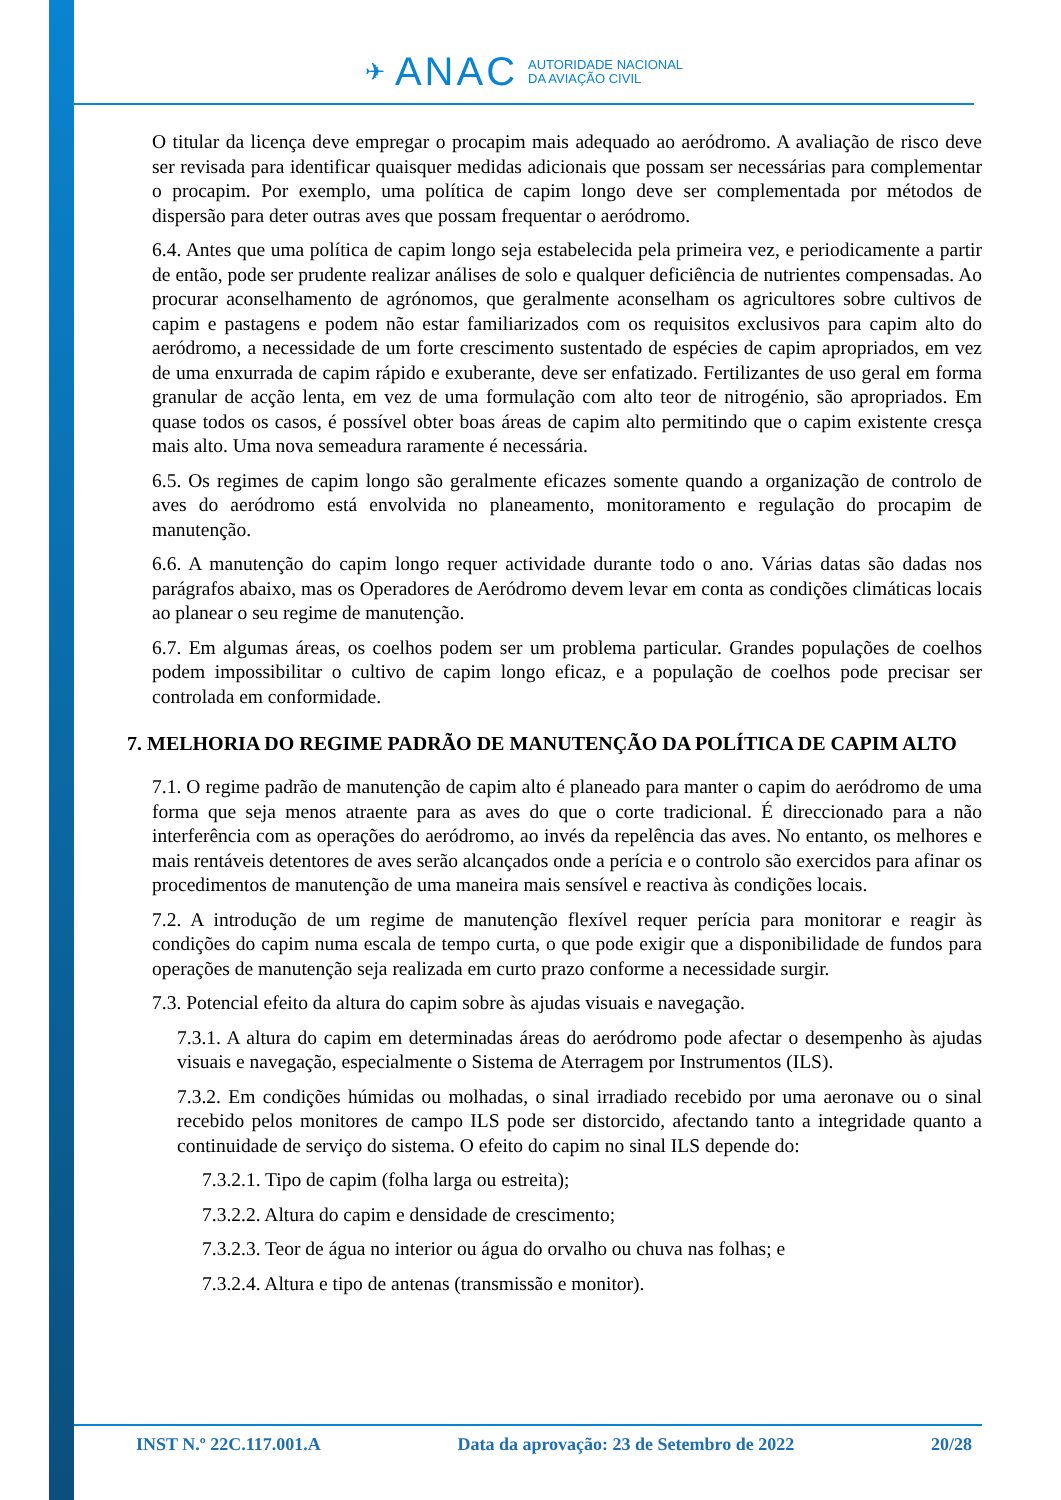✈ ANAC
AUTORIDADE NACIONAL
DA AVIAÇÃO CIVIL
O titular da licença deve empregar o procapim mais adequado ao aeródromo. A avaliação de risco deve ser revisada para identificar quaisquer medidas adicionais que possam ser necessárias para complementar o procapim. Por exemplo, uma política de capim longo deve ser complementada por métodos de dispersão para deter outras aves que possam frequentar o aeródromo.
6.4. Antes que uma política de capim longo seja estabelecida pela primeira vez, e periodicamente a partir de então, pode ser prudente realizar análises de solo e qualquer deficiência de nutrientes compensadas. Ao procurar aconselhamento de agrónomos, que geralmente aconselham os agricultores sobre cultivos de capim e pastagens e podem não estar familiarizados com os requisitos exclusivos para capim alto do aeródromo, a necessidade de um forte crescimento sustentado de espécies de capim apropriados, em vez de uma enxurrada de capim rápido e exuberante, deve ser enfatizado. Fertilizantes de uso geral em forma granular de acção lenta, em vez de uma formulação com alto teor de nitrogénio, são apropriados. Em quase todos os casos, é possível obter boas áreas de capim alto permitindo que o capim existente cresça mais alto. Uma nova semeadura raramente é necessária.
6.5. Os regimes de capim longo são geralmente eficazes somente quando a organização de controlo de aves do aeródromo está envolvida no planeamento, monitoramento e regulação do procapim de manutenção.
6.6. A manutenção do capim longo requer actividade durante todo o ano. Várias datas são dadas nos parágrafos abaixo, mas os Operadores de Aeródromo devem levar em conta as condições climáticas locais ao planear o seu regime de manutenção.
6.7. Em algumas áreas, os coelhos podem ser um problema particular. Grandes populações de coelhos podem impossibilitar o cultivo de capim longo eficaz, e a população de coelhos pode precisar ser controlada em conformidade.
7. MELHORIA DO REGIME PADRÃO DE MANUTENÇÃO DA POLÍTICA DE CAPIM ALTO
7.1. O regime padrão de manutenção de capim alto é planeado para manter o capim do aeródromo de uma forma que seja menos atraente para as aves do que o corte tradicional. É direccionado para a não interferência com as operações do aeródromo, ao invés da repelência das aves. No entanto, os melhores e mais rentáveis detentores de aves serão alcançados onde a perícia e o controlo são exercidos para afinar os procedimentos de manutenção de uma maneira mais sensível e reactiva às condições locais.
7.2. A introdução de um regime de manutenção flexível requer perícia para monitorar e reagir às condições do capim numa escala de tempo curta, o que pode exigir que a disponibilidade de fundos para operações de manutenção seja realizada em curto prazo conforme a necessidade surgir.
7.3. Potencial efeito da altura do capim sobre às ajudas visuais e navegação.
7.3.1. A altura do capim em determinadas áreas do aeródromo pode afectar o desempenho às ajudas visuais e navegação, especialmente o Sistema de Aterragem por Instrumentos (ILS).
7.3.2. Em condições húmidas ou molhadas, o sinal irradiado recebido por uma aeronave ou o sinal recebido pelos monitores de campo ILS pode ser distorcido, afectando tanto a integridade quanto a continuidade de serviço do sistema. O efeito do capim no sinal ILS depende do:
7.3.2.1. Tipo de capim (folha larga ou estreita);
7.3.2.2. Altura do capim e densidade de crescimento;
7.3.2.3. Teor de água no interior ou água do orvalho ou chuva nas folhas; e
7.3.2.4. Altura e tipo de antenas (transmissão e monitor).
INST N.º 22C.117.001.A Data da aprovação: 23 de Setembro de 2022 20/28